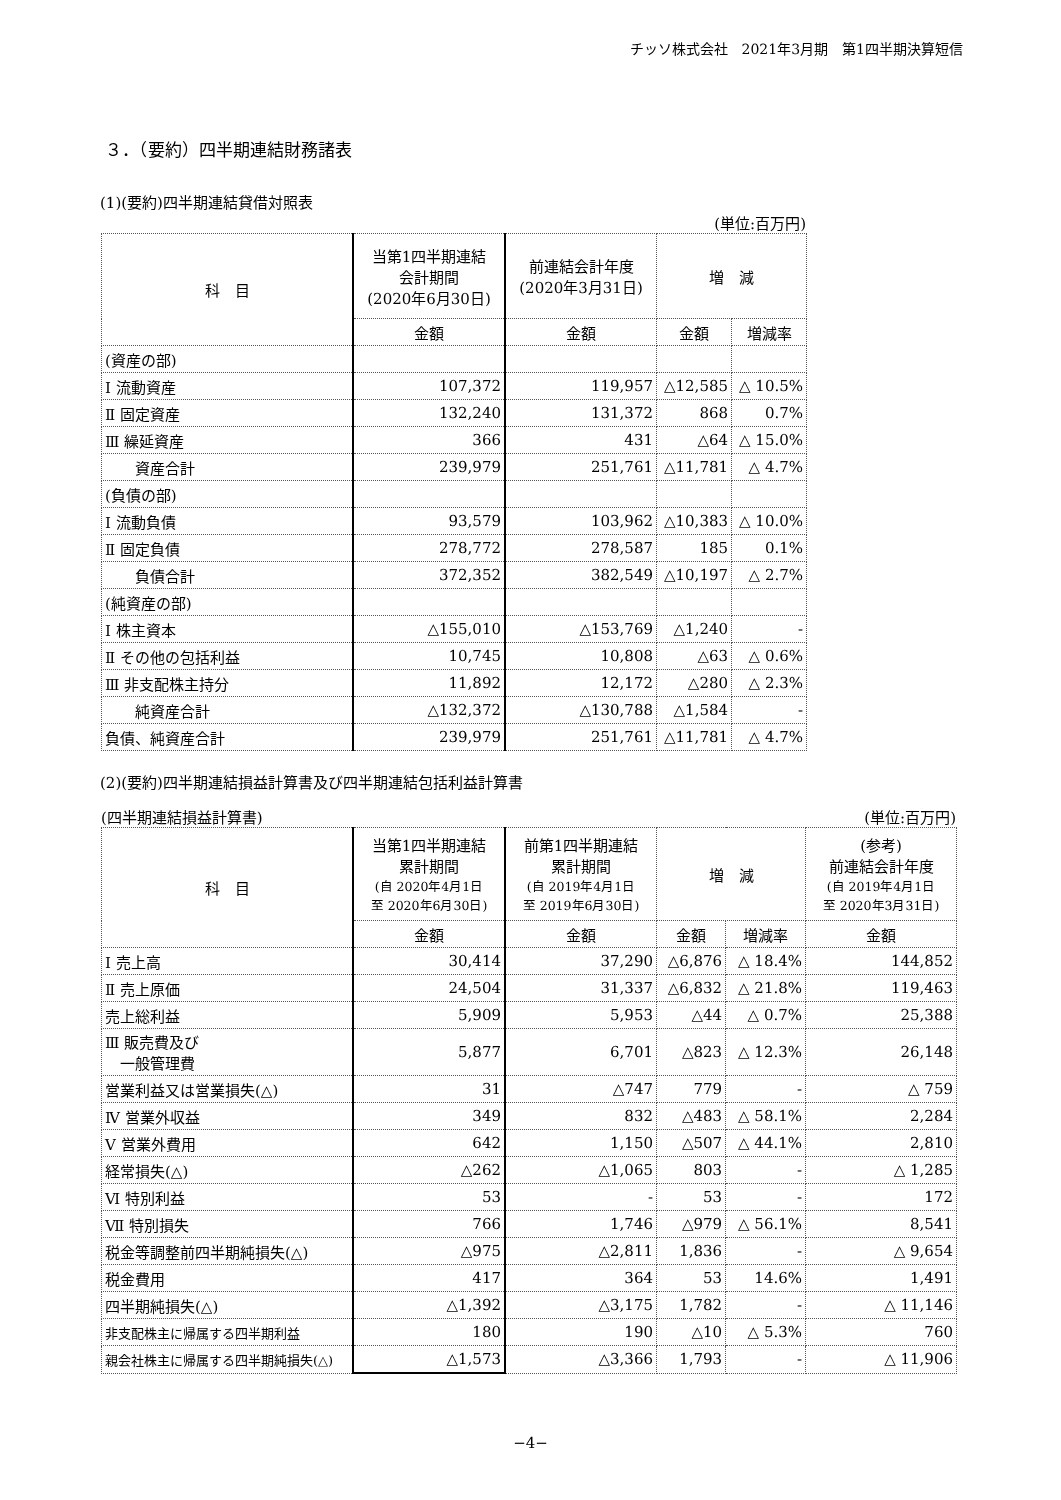チッソ株式会社　2021年3月期　第1四半期決算短信
３．（要約）四半期連結財務諸表
(1)(要約)四半期連結貸借対照表
(単位:百万円)
| 科 目 | 当第1四半期連結 会計期間 (2020年6月30日) | 前連結会計年度 (2020年3月31日) | 増 減 | |
| --- | --- | --- | --- | --- |
| | 金額 | 金額 | 金額 | 増減率 |
| (資産の部) | | | | |
| Ⅰ 流動資産 | 107,372 | 119,957 | △12,585 | △ 10.5% |
| Ⅱ 固定資産 | 132,240 | 131,372 | 868 | 0.7% |
| Ⅲ 繰延資産 | 366 | 431 | △64 | △ 15.0% |
| 資産合計 | 239,979 | 251,761 | △11,781 | △ 4.7% |
| (負債の部) | | | | |
| Ⅰ 流動負債 | 93,579 | 103,962 | △10,383 | △ 10.0% |
| Ⅱ 固定負債 | 278,772 | 278,587 | 185 | 0.1% |
| 負債合計 | 372,352 | 382,549 | △10,197 | △ 2.7% |
| (純資産の部) | | | | |
| Ⅰ 株主資本 | △155,010 | △153,769 | △1,240 | - |
| Ⅱ その他の包括利益 | 10,745 | 10,808 | △63 | △ 0.6% |
| Ⅲ 非支配株主持分 | 11,892 | 12,172 | △280 | △ 2.3% |
| 純資産合計 | △132,372 | △130,788 | △1,584 | - |
| 負債、純資産合計 | 239,979 | 251,761 | △11,781 | △ 4.7% |
(2)(要約)四半期連結損益計算書及び四半期連結包括利益計算書
(四半期連結損益計算書) (単位:百万円)
| 科 目 | 当第1四半期連結 累計期間 (自 2020年4月1日 至 2020年6月30日) | 前第1四半期連結 累計期間 (自 2019年4月1日 至 2019年6月30日) | 増 減 | | (参考) 前連結会計年度 (自 2019年4月1日 至 2020年3月31日) |
| --- | --- | --- | --- | --- | --- |
| | 金額 | 金額 | 金額 | 増減率 | 金額 |
| Ⅰ 売上高 | 30,414 | 37,290 | △6,876 | △ 18.4% | 144,852 |
| Ⅱ 売上原価 | 24,504 | 31,337 | △6,832 | △ 21.8% | 119,463 |
| 売上総利益 | 5,909 | 5,953 | △44 | △ 0.7% | 25,388 |
| Ⅲ 販売費及び 一般管理費 | 5,877 | 6,701 | △823 | △ 12.3% | 26,148 |
| 営業利益又は営業損失(△) | 31 | △747 | 779 | - | △ 759 |
| Ⅳ 営業外収益 | 349 | 832 | △483 | △ 58.1% | 2,284 |
| Ⅴ 営業外費用 | 642 | 1,150 | △507 | △ 44.1% | 2,810 |
| 経常損失(△) | △262 | △1,065 | 803 | - | △ 1,285 |
| Ⅵ 特別利益 | 53 | - | 53 | - | 172 |
| Ⅶ 特別損失 | 766 | 1,746 | △979 | △ 56.1% | 8,541 |
| 税金等調整前四半期純損失(△) | △975 | △2,811 | 1,836 | - | △ 9,654 |
| 税金費用 | 417 | 364 | 53 | 14.6% | 1,491 |
| 四半期純損失(△) | △1,392 | △3,175 | 1,782 | - | △ 11,146 |
| 非支配株主に帰属する四半期利益 | 180 | 190 | △10 | △ 5.3% | 760 |
| 親会社株主に帰属する四半期純損失(△) | △1,573 | △3,366 | 1,793 | - | △ 11,906 |
−4−